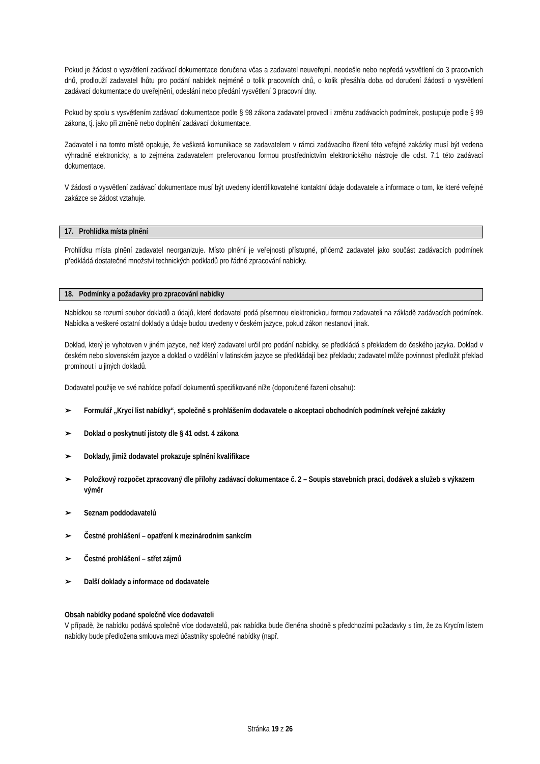Pokud je žádost o vysvětlení zadávací dokumentace doručena včas a zadavatel neuveřejní, neodešle nebo nepředá vysvětlení do 3 pracovních dnů, prodlouží zadavatel lhůtu pro podání nabídek nejméně o tolik pracovních dnů, o kolik přesáhla doba od doručení žádosti o vysvětlení zadávací dokumentace do uveřejnění, odeslání nebo předání vysvětlení 3 pracovní dny.
Pokud by spolu s vysvětlením zadávací dokumentace podle § 98 zákona zadavatel provedl i změnu zadávacích podmínek, postupuje podle § 99 zákona, tj. jako při změně nebo doplnění zadávací dokumentace.
Zadavatel i na tomto místě opakuje, že veškerá komunikace se zadavatelem v rámci zadávacího řízení této veřejné zakázky musí být vedena výhradně elektronicky, a to zejména zadavatelem preferovanou formou prostřednictvím elektronického nástroje dle odst. 7.1 této zadávací dokumentace.
V žádosti o vysvětlení zadávací dokumentace musí být uvedeny identifikovatelné kontaktní údaje dodavatele a informace o tom, ke které veřejné zakázce se žádost vztahuje.
17. Prohlídka místa plnění
Prohlídku místa plnění zadavatel neorganizuje. Místo plnění je veřejnosti přístupné, přičemž zadavatel jako součást zadávacích podmínek předkládá dostatečné množství technických podkladů pro řádné zpracování nabídky.
18. Podmínky a požadavky pro zpracování nabídky
Nabídkou se rozumí soubor dokladů a údajů, které dodavatel podá písemnou elektronickou formou zadavateli na základě zadávacích podmínek. Nabídka a veškeré ostatní doklady a údaje budou uvedeny v českém jazyce, pokud zákon nestanoví jinak.
Doklad, který je vyhotoven v jiném jazyce, než který zadavatel určil pro podání nabídky, se předkládá s překladem do českého jazyka. Doklad v českém nebo slovenském jazyce a doklad o vzdělání v latinském jazyce se předkládají bez překladu; zadavatel může povinnost předložit překlad prominout i u jiných dokladů.
Dodavatel použije ve své nabídce pořadí dokumentů specifikované níže (doporučené řazení obsahu):
➢ Formulář „Krycí list nabídky“, společně s prohlášením dodavatele o akceptaci obchodních podmínek veřejné zakázky
➢ Doklad o poskytnutí jistoty dle § 41 odst. 4 zákona
➢ Doklady, jimiž dodavatel prokazuje splnění kvalifikace
➢ Položkový rozpočet zpracovaný dle přílohy zadávací dokumentace č. 2 – Soupis stavebních prací, dodávek a služeb s výkazem výměr
➢ Seznam poddodavatelů
➢ Čestné prohlášení – opatření k mezinárodním sankcím
➢ Čestné prohlášení – střet zájmů
➢ Další doklady a informace od dodavatele
Obsah nabídky podané společně více dodavateli
V případě, že nabídku podává společně více dodavatelů, pak nabídka bude členěna shodně s předchozími požadavky s tím, že za Krycím listem nabídky bude předložena smlouva mezi účastníky společné nabídky (např.
Stránka 19 z 26